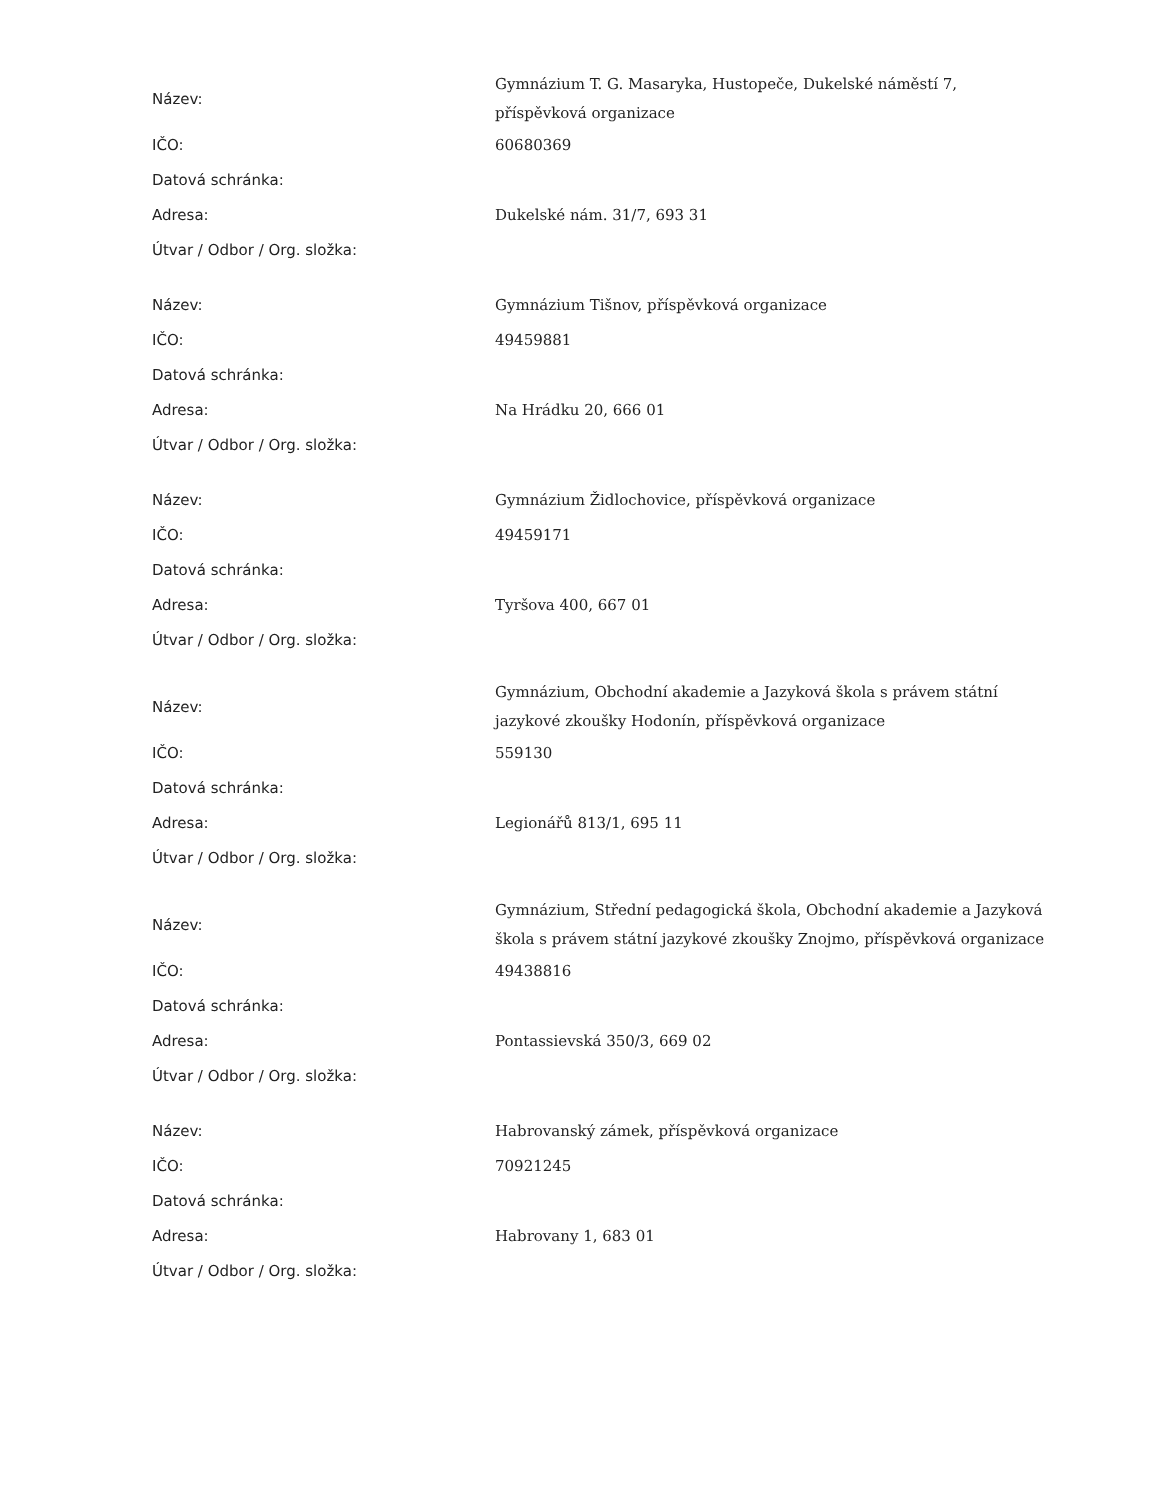| Název: | Gymnázium T. G. Masaryka, Hustopeče, Dukelské náměstí 7, příspěvková organizace |
| IČO: | 60680369 |
| Datová schránka: | |
| Adresa: | Dukelské nám. 31/7, 693 31 |
| Útvar / Odbor / Org. složka: | |
| Název: | Gymnázium Tišnov, příspěvková organizace |
| IČO: | 49459881 |
| Datová schránka: | |
| Adresa: | Na Hrádku 20, 666 01 |
| Útvar / Odbor / Org. složka: | |
| Název: | Gymnázium Židlochovice, příspěvková organizace |
| IČO: | 49459171 |
| Datová schránka: | |
| Adresa: | Tyršova 400, 667 01 |
| Útvar / Odbor / Org. složka: | |
| Název: | Gymnázium, Obchodní akademie a Jazyková škola s právem státní jazykové zkoušky Hodonín, příspěvková organizace |
| IČO: | 559130 |
| Datová schránka: | |
| Adresa: | Legionářů 813/1, 695 11 |
| Útvar / Odbor / Org. složka: | |
| Název: | Gymnázium, Střední pedagogická škola, Obchodní akademie a Jazyková škola s právem státní jazykové zkoušky Znojmo, příspěvková organizace |
| IČO: | 49438816 |
| Datová schránka: | |
| Adresa: | Pontassievská 350/3, 669 02 |
| Útvar / Odbor / Org. složka: | |
| Název: | Habrovanský zámek, příspěvková organizace |
| IČO: | 70921245 |
| Datová schránka: | |
| Adresa: | Habrovany 1, 683 01 |
| Útvar / Odbor / Org. složka: | |